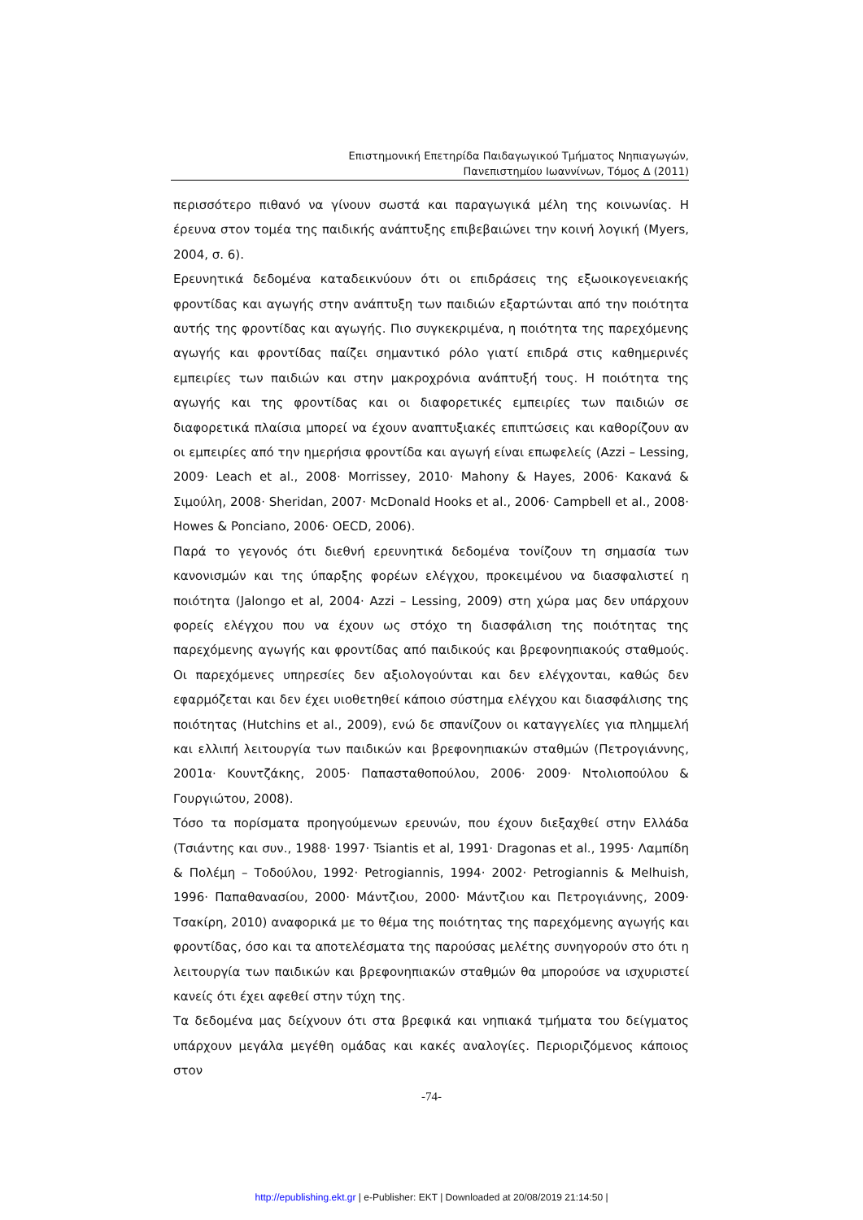Επιστημονική Επετηρίδα Παιδαγωγικού Τμήματος Νηπιαγωγών,
Πανεπιστημίου Ιωαννίνων, Τόμος Δ (2011)
περισσότερο πιθανό να γίνουν σωστά και παραγωγικά μέλη της κοινωνίας. Η έρευνα στον τομέα της παιδικής ανάπτυξης επιβεβαιώνει την κοινή λογική (Myers, 2004, σ. 6).
Ερευνητικά δεδομένα καταδεικνύουν ότι οι επιδράσεις της εξωοικογενειακής φροντίδας και αγωγής στην ανάπτυξη των παιδιών εξαρτώνται από την ποιότητα αυτής της φροντίδας και αγωγής. Πιο συγκεκριμένα, η ποιότητα της παρεχόμενης αγωγής και φροντίδας παίζει σημαντικό ρόλο γιατί επιδρά στις καθημερινές εμπειρίες των παιδιών και στην μακροχρόνια ανάπτυξή τους. Η ποιότητα της αγωγής και της φροντίδας και οι διαφορετικές εμπειρίες των παιδιών σε διαφορετικά πλαίσια μπορεί να έχουν αναπτυξιακές επιπτώσεις και καθορίζουν αν οι εμπειρίες από την ημερήσια φροντίδα και αγωγή είναι επωφελείς (Azzi – Lessing, 2009· Leach et al., 2008· Morrissey, 2010· Mahony & Hayes, 2006· Κακανά & Σιμούλη, 2008· Sheridan, 2007· McDonald Hooks et al., 2006· Campbell et al., 2008· Howes & Ponciano, 2006· OECD, 2006).
Παρά το γεγονός ότι διεθνή ερευνητικά δεδομένα τονίζουν τη σημασία των κανονισμών και της ύπαρξης φορέων ελέγχου, προκειμένου να διασφαλιστεί η ποιότητα (Jalongo et al, 2004· Azzi – Lessing, 2009) στη χώρα μας δεν υπάρχουν φορείς ελέγχου που να έχουν ως στόχο τη διασφάλιση της ποιότητας της παρεχόμενης αγωγής και φροντίδας από παιδικούς και βρεφονηπιακούς σταθμούς. Οι παρεχόμενες υπηρεσίες δεν αξιολογούνται και δεν ελέγχονται, καθώς δεν εφαρμόζεται και δεν έχει υιοθετηθεί κάποιο σύστημα ελέγχου και διασφάλισης της ποιότητας (Hutchins et al., 2009), ενώ δε σπανίζουν οι καταγγελίες για πλημμελή και ελλιπή λειτουργία των παιδικών και βρεφονηπιακών σταθμών (Πετρογιάννης, 2001α· Κουντζάκης, 2005· Παπασταθοπούλου, 2006· 2009· Ντολιοπούλου & Γουργιώτου, 2008).
Τόσο τα πορίσματα προηγούμενων ερευνών, που έχουν διεξαχθεί στην Ελλάδα (Τσιάντης και συν., 1988· 1997· Tsiantis et al, 1991· Dragonas et al., 1995· Λαμπίδη & Πολέμη – Τοδούλου, 1992· Petrogiannis, 1994· 2002· Petrogiannis & Melhuish, 1996· Παπαθανασίου, 2000· Μάντζιου, 2000· Μάντζιου και Πετρογιάννης, 2009· Τσακίρη, 2010) αναφορικά με το θέμα της ποιότητας της παρεχόμενης αγωγής και φροντίδας, όσο και τα αποτελέσματα της παρούσας μελέτης συνηγορούν στο ότι η λειτουργία των παιδικών και βρεφονηπιακών σταθμών θα μπορούσε να ισχυριστεί κανείς ότι έχει αφεθεί στην τύχη της.
Τα δεδομένα μας δείχνουν ότι στα βρεφικά και νηπιακά τμήματα του δείγματος υπάρχουν μεγάλα μεγέθη ομάδας και κακές αναλογίες. Περιοριζόμενος κάποιος στον
-74-
http://epublishing.ekt.gr | e-Publisher: EKT | Downloaded at 20/08/2019 21:14:50 |